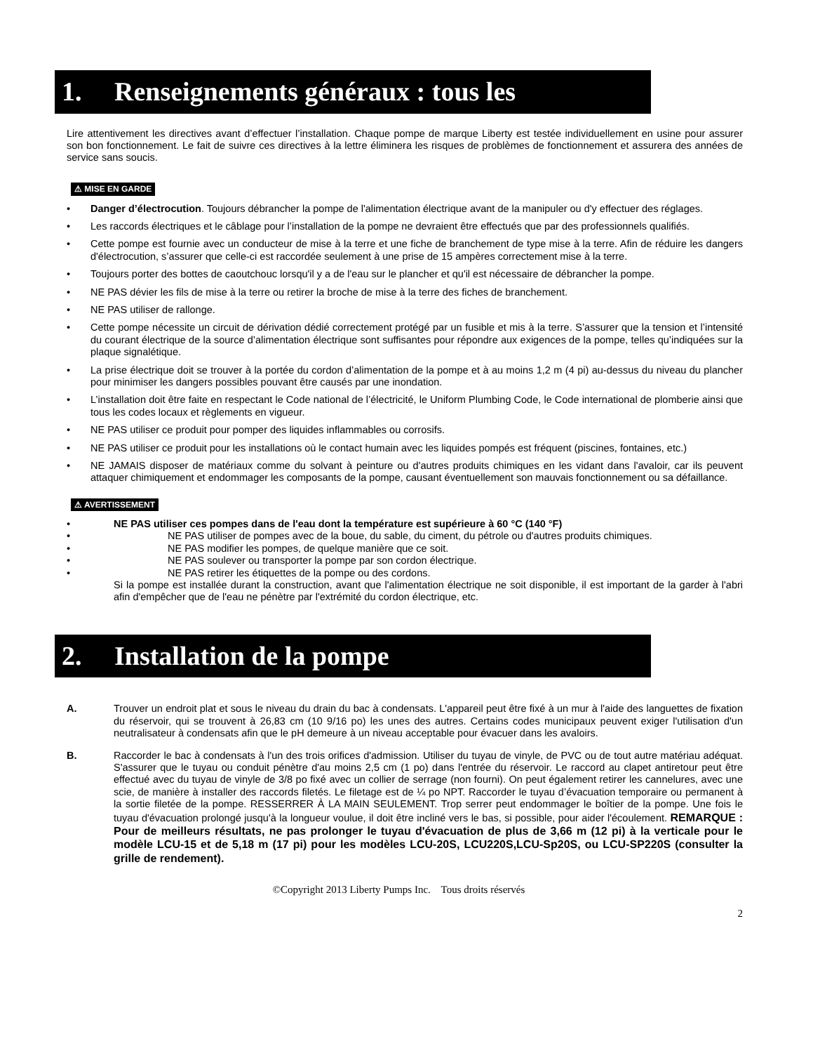1. Renseignements généraux : tous les
Lire attentivement les directives avant d’effectuer l’installation. Chaque pompe de marque Liberty est testée individuellement en usine pour assurer son bon fonctionnement. Le fait de suivre ces directives à la lettre éliminera les risques de problèmes de fonctionnement et assurera des années de service sans soucis.
⚠ MISE EN GARDE
• Danger d’électrocution. Toujours débrancher la pompe de l'alimentation électrique avant de la manipuler ou d'y effectuer des réglages.
• Les raccords électriques et le câblage pour l’installation de la pompe ne devraient être effectués que par des professionnels qualifiés.
• Cette pompe est fournie avec un conducteur de mise à la terre et une fiche de branchement de type mise à la terre. Afin de réduire les dangers d'électrocution, s’assurer que celle-ci est raccordée seulement à une prise de 15 ampères correctement mise à la terre.
• Toujours porter des bottes de caoutchouc lorsqu'il y a de l'eau sur le plancher et qu'il est nécessaire de débrancher la pompe.
• NE PAS dévier les fils de mise à la terre ou retirer la broche de mise à la terre des fiches de branchement.
• NE PAS utiliser de rallonge.
• Cette pompe nécessite un circuit de dérivation dédié correctement protégé par un fusible et mis à la terre. S’assurer que la tension et l’intensité du courant électrique de la source d’alimentation électrique sont suffisantes pour répondre aux exigences de la pompe, telles qu’indiquées sur la plaque signalétique.
• La prise électrique doit se trouver à la portée du cordon d’alimentation de la pompe et à au moins 1,2 m (4 pi) au-dessus du niveau du plancher pour minimiser les dangers possibles pouvant être causés par une inondation.
• L’installation doit être faite en respectant le Code national de l’électricité, le Uniform Plumbing Code, le Code international de plomberie ainsi que tous les codes locaux et règlements en vigueur.
• NE PAS utiliser ce produit pour pomper des liquides inflammables ou corrosifs.
• NE PAS utiliser ce produit pour les installations où le contact humain avec les liquides pompés est fréquent (piscines, fontaines, etc.)
• NE JAMAIS disposer de matériaux comme du solvant à peinture ou d'autres produits chimiques en les vidant dans l'avaloir, car ils peuvent attaquer chimiquement et endommager les composants de la pompe, causant éventuellement son mauvais fonctionnement ou sa défaillance.
⚠ AVERTISSEMENT
• NE PAS utiliser ces pompes dans de l'eau dont la température est supérieure à 60 °C (140 °F)
• NE PAS utiliser de pompes avec de la boue, du sable, du ciment, du pétrole ou d'autres produits chimiques.
• NE PAS modifier les pompes, de quelque manière que ce soit.
• NE PAS soulever ou transporter la pompe par son cordon électrique.
• NE PAS retirer les étiquettes de la pompe ou des cordons.
Si la pompe est installée durant la construction, avant que l'alimentation électrique ne soit disponible, il est important de la garder à l'abri afin d'empêcher que de l'eau ne pénètre par l'extrémité du cordon électrique, etc.
2. Installation de la pompe
A. Trouver un endroit plat et sous le niveau du drain du bac à condensats. L'appareil peut être fixé à un mur à l'aide des languettes de fixation du réservoir, qui se trouvent à 26,83 cm (10 9/16 po) les unes des autres. Certains codes municipaux peuvent exiger l'utilisation d'un neutralisateur à condensats afin que le pH demeure à un niveau acceptable pour évacuer dans les avaloirs.
B. Raccorder le bac à condensats à l'un des trois orifices d'admission. Utiliser du tuyau de vinyle, de PVC ou de tout autre matériau adéquat. S'assurer que le tuyau ou conduit pénètre d'au moins 2,5 cm (1 po) dans l'entrée du réservoir. Le raccord au clapet antiretour peut être effectué avec du tuyau de vinyle de 3/8 po fixé avec un collier de serrage (non fourni). On peut également retirer les cannelures, avec une scie, de manière à installer des raccords filetés. Le filetage est de ¼ po NPT. Raccorder le tuyau d’évacuation temporaire ou permanent à la sortie filetée de la pompe. RESSERRER À LA MAIN SEULEMENT. Trop serrer peut endommager le boîtier de la pompe. Une fois le tuyau d'évacuation prolongé jusqu'à la longueur voulue, il doit être incliné vers le bas, si possible, pour aider l'écoulement. REMARQUE : Pour de meilleurs résultats, ne pas prolonger le tuyau d'évacuation de plus de 3,66 m (12 pi) à la verticale pour le modèle LCU-15 et de 5,18 m (17 pi) pour les modèles LCU-20S, LCU220S,LCU-Sp20S, ou LCU-SP220S (consulter la grille de rendement).
©Copyright 2013 Liberty Pumps Inc. Tous droits réservés
2